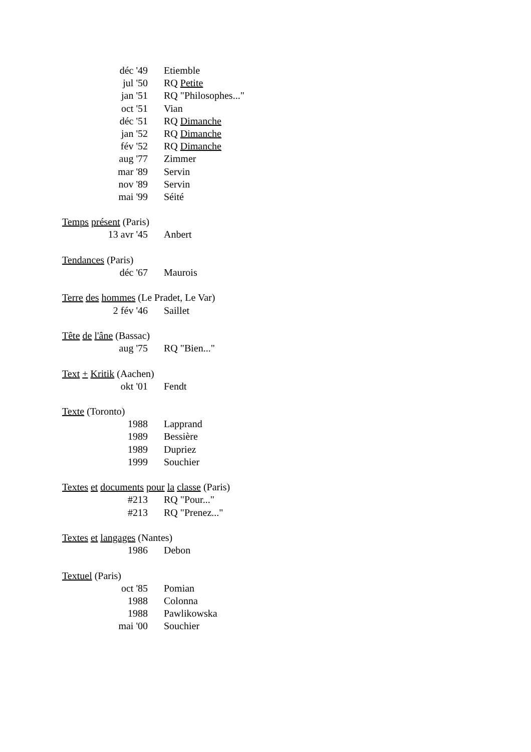déc '49 Etiemble
jul '50 RQ Petite
jan '51 RQ "Philosophes..."
oct '51 Vian
déc '51 RQ Dimanche
jan '52 RQ Dimanche
fév '52 RQ Dimanche
aug '77 Zimmer
mar '89 Servin
nov '89 Servin
mai '99 Séité
Temps présent (Paris)
13 avr '45 Anbert
Tendances (Paris)
déc '67 Maurois
Terre des hommes (Le Pradet, Le Var)
2 fév '46 Saillet
Tête de l'âne (Bassac)
aug '75 RQ "Bien..."
Text + Kritik (Aachen)
okt '01 Fendt
Texte (Toronto)
1988 Lapprand
1989 Bessière
1989 Dupriez
1999 Souchier
Textes et documents pour la classe (Paris)
#213 RQ "Pour..."
#213 RQ "Prenez..."
Textes et langages (Nantes)
1986 Debon
Textuel (Paris)
oct '85 Pomian
1988 Colonna
1988 Pawlikowska
mai '00 Souchier